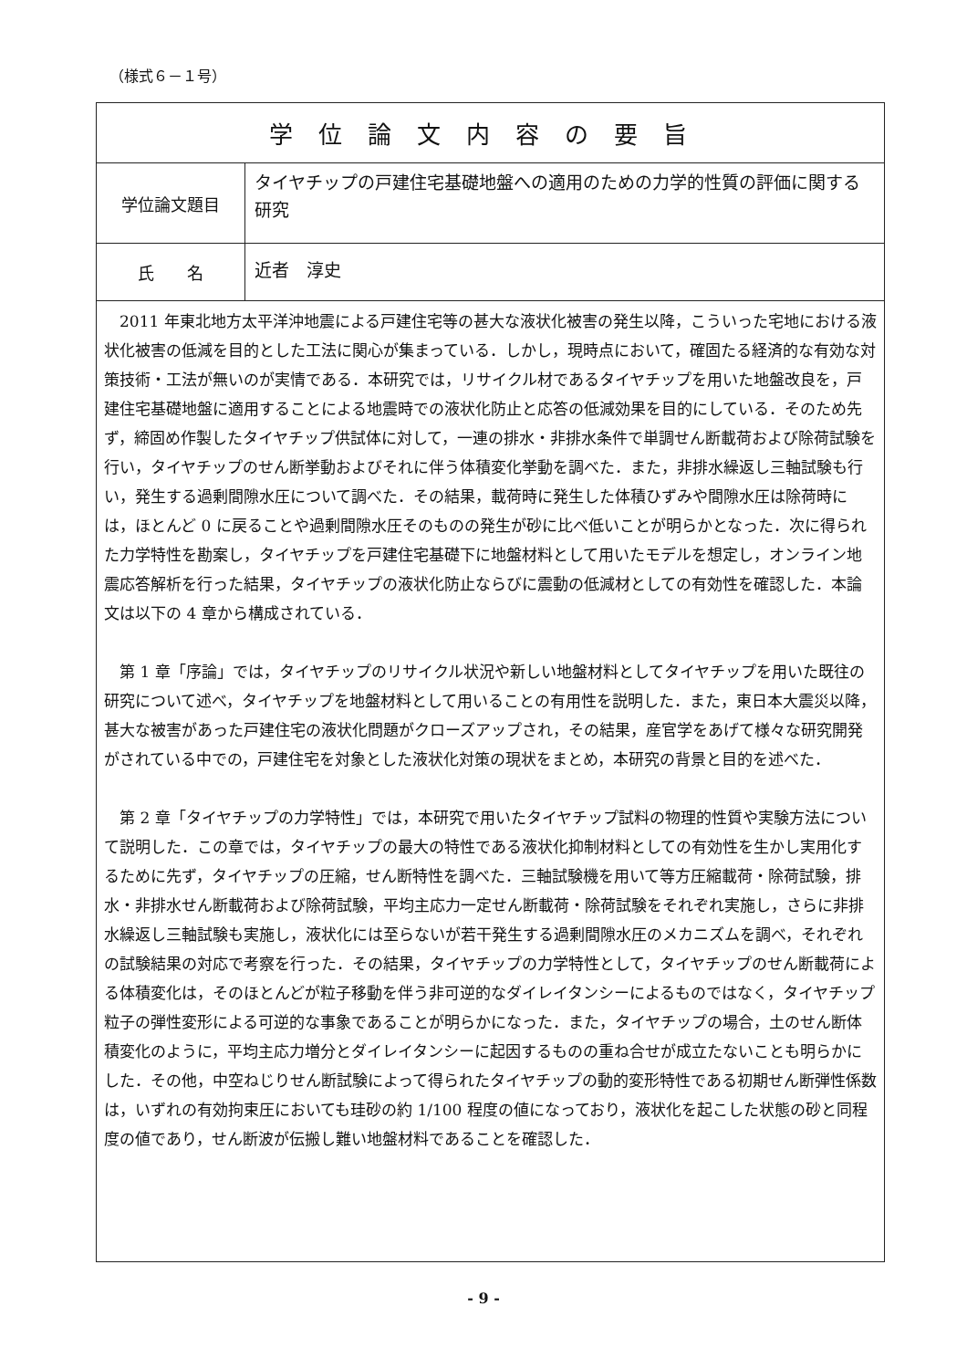（様式６－１号）
| 学位論文内容の要旨 | |
| 学位論文題目 | タイヤチップの戸建住宅基礎地盤への適用のための力学的性質の評価に関する研究 |
| 氏 名 | 近者 淳史 |
| 2011 年東北地方太平洋沖地震による戸建住宅等の甚大な液状化被害の発生以降，こういった宅地における液状化被害の低減を目的とした工法に関心が集まっている．しかし，現時点において，確固たる経済的な有効な対策技術・工法が無いのが実情である．本研究では，リサイクル材であるタイヤチップを用いた地盤改良を，戸建住宅基礎地盤に適用することによる地震時での液状化防止と応答の低減効果を目的にしている．そのため先ず，締固め作製したタイヤチップ供試体に対して，一連の排水・非排水条件で単調せん断載荷および除荷試験を行い，タイヤチップのせん断挙動およびそれに伴う体積変化挙動を調べた．また，非排水繰返し三軸試験も行い，発生する過剰間隙水圧について調べた．その結果，載荷時に発生した体積ひずみや間隙水圧は除荷時には，ほとんど 0 に戻ることや過剰間隙水圧そのものの発生が砂に比べ低いことが明らかとなった．次に得られた力学特性を勘案し，タイヤチップを戸建住宅基礎下に地盤材料として用いたモデルを想定し，オンライン地震応答解析を行った結果，タイヤチップの液状化防止ならびに震動の低減材としての有効性を確認した．本論文は以下の 4 章から構成されている． 第 1 章「序論」では，タイヤチップのリサイクル状況や新しい地盤材料としてタイヤチップを用いた既往の研究について述べ，タイヤチップを地盤材料として用いることの有用性を説明した．また，東日本大震災以降，甚大な被害があった戸建住宅の液状化問題がクローズアップされ，その結果，産官学をあげて様々な研究開発がされている中での，戸建住宅を対象とした液状化対策の現状をまとめ，本研究の背景と目的を述べた． 第 2 章「タイヤチップの力学特性」では，本研究で用いたタイヤチップ試料の物理的性質や実験方法について説明した．この章では，タイヤチップの最大の特性である液状化抑制材料としての有効性を生かし実用化するために先ず，タイヤチップの圧縮，せん断特性を調べた．三軸試験機を用いて等方圧縮載荷・除荷試験，排水・非排水せん断載荷および除荷試験，平均主応力一定せん断載荷・除荷試験をそれぞれ実施し，さらに非排水繰返し三軸試験も実施し，液状化には至らないが若干発生する過剰間隙水圧のメカニズムを調べ，それぞれの試験結果の対応で考察を行った．その結果，タイヤチップの力学特性として，タイヤチップのせん断載荷による体積変化は，そのほとんどが粒子移動を伴う非可逆的なダイレイタンシーによるものではなく，タイヤチップ粒子の弾性変形による可逆的な事象であることが明らかになった．また，タイヤチップの場合，土のせん断体積変化のように，平均主応力増分とダイレイタンシーに起因するものの重ね合せが成立たないことも明らかにした．その他，中空ねじりせん断試験によって得られたタイヤチップの動的変形特性である初期せん断弾性係数は，いずれの有効拘束圧においても珪砂の約 1/100 程度の値になっており，液状化を起こした状態の砂と同程度の値であり，せん断波が伝搬し難い地盤材料であることを確認した． | |
- 9 -